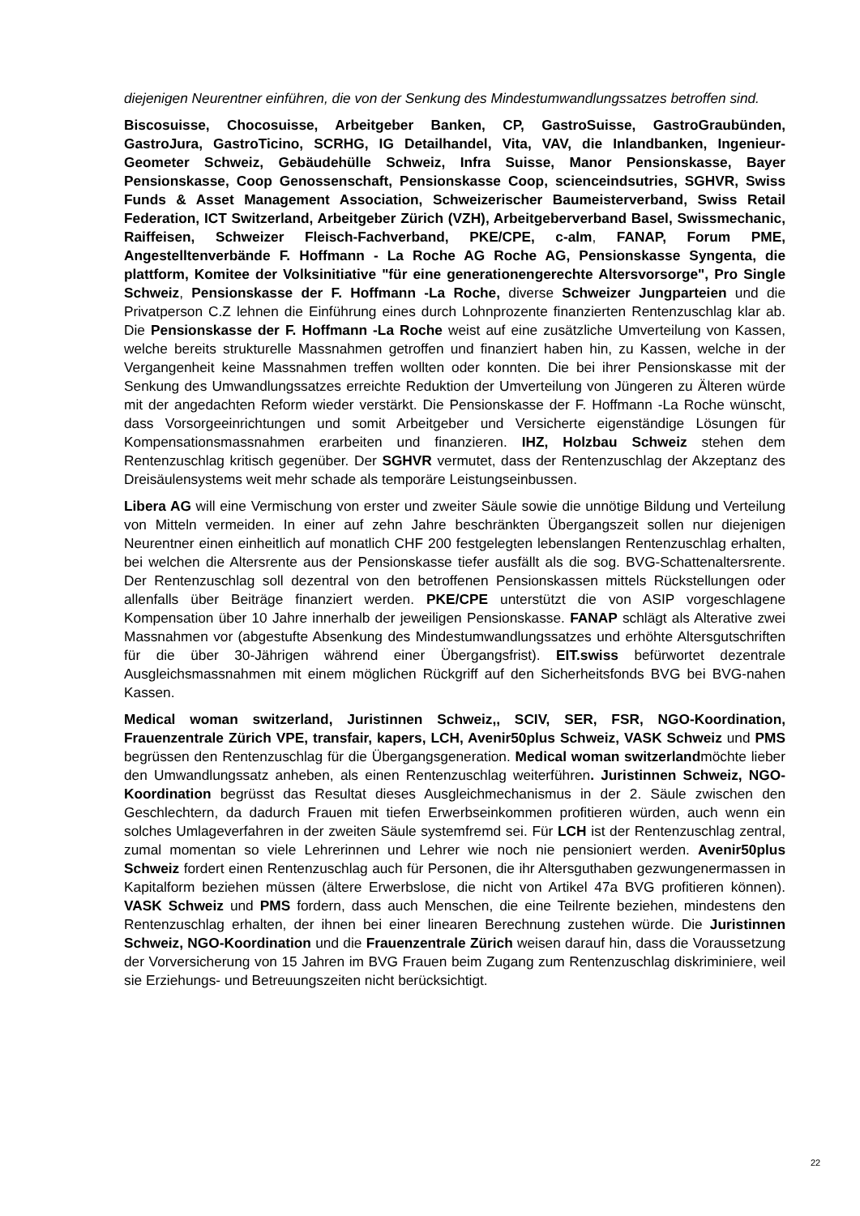diejenigen Neurentner einführen, die von der Senkung des Mindestumwandlungssatzes betroffen sind.
Biscosuisse, Chocosuisse, Arbeitgeber Banken, CP, GastroSuisse, GastroGraubünden, GastroJura, GastroTicino, SCRHG, IG Detailhandel, Vita, VAV, die Inlandbanken, Ingenieur-Geometer Schweiz, Gebäudehülle Schweiz, Infra Suisse, Manor Pensionskasse, Bayer Pensionskasse, Coop Genossenschaft, Pensionskasse Coop, scienceindsutries, SGHVR, Swiss Funds & Asset Management Association, Schweizerischer Baumeisterverband, Swiss Retail Federation, ICT Switzerland, Arbeitgeber Zürich (VZH), Arbeitgeberverband Basel, Swissmechanic, Raiffeisen, Schweizer Fleisch-Fachverband, PKE/CPE, c-alm, FANAP, Forum PME, Angestelltenverbände F. Hoffmann - La Roche AG Roche AG, Pensionskasse Syngenta, die plattform, Komitee der Volksinitiative "für eine generationengerechte Altersvorsorge", Pro Single Schweiz, Pensionskasse der F. Hoffmann -La Roche, diverse Schweizer Jungparteien und die Privatperson C.Z lehnen die Einführung eines durch Lohnprozente finanzierten Rentenzuschlag klar ab. Die Pensionskasse der F. Hoffmann -La Roche weist auf eine zusätzliche Umverteilung von Kassen, welche bereits strukturelle Massnahmen getroffen und finanziert haben hin, zu Kassen, welche in der Vergangenheit keine Massnahmen treffen wollten oder konnten. Die bei ihrer Pensionskasse mit der Senkung des Umwandlungssatzes erreichte Reduktion der Umverteilung von Jüngeren zu Älteren würde mit der angedachten Reform wieder verstärkt. Die Pensionskasse der F. Hoffmann -La Roche wünscht, dass Vorsorgeeinrichtungen und somit Arbeitgeber und Versicherte eigenständige Lösungen für Kompensationsmassnahmen erarbeiten und finanzieren. IHZ, Holzbau Schweiz stehen dem Rentenzuschlag kritisch gegenüber. Der SGHVR vermutet, dass der Rentenzuschlag der Akzeptanz des Dreisäulensystems weit mehr schade als temporäre Leistungseinbussen.
Libera AG will eine Vermischung von erster und zweiter Säule sowie die unnötige Bildung und Verteilung von Mitteln vermeiden. In einer auf zehn Jahre beschränkten Übergangszeit sollen nur diejenigen Neurentner einen einheitlich auf monatlich CHF 200 festgelegten lebenslangen Rentenzuschlag erhalten, bei welchen die Altersrente aus der Pensionskasse tiefer ausfällt als die sog. BVG-Schattenaltersrente. Der Rentenzuschlag soll dezentral von den betroffenen Pensionskassen mittels Rückstellungen oder allenfalls über Beiträge finanziert werden. PKE/CPE unterstützt die von ASIP vorgeschlagene Kompensation über 10 Jahre innerhalb der jeweiligen Pensionskasse. FANAP schlägt als Alterative zwei Massnahmen vor (abgestufte Absenkung des Mindestumwandlungssatzes und erhöhte Altersgutschriften für die über 30-Jährigen während einer Übergangsfrist). EIT.swiss befürwortet dezentrale Ausgleichsmassnahmen mit einem möglichen Rückgriff auf den Sicherheitsfonds BVG bei BVG-nahen Kassen.
Medical woman switzerland, Juristinnen Schweiz,, SCIV, SER, FSR, NGO-Koordination, Frauenzentrale Zürich VPE, transfair, kapers, LCH, Avenir50plus Schweiz, VASK Schweiz und PMS begrüssen den Rentenzuschlag für die Übergangsgeneration. Medical woman switzerlandmöchte lieber den Umwandlungssatz anheben, als einen Rentenzuschlag weiterführen. Juristinnen Schweiz, NGO-Koordination begrüsst das Resultat dieses Ausgleichmechanismus in der 2. Säule zwischen den Geschlechtern, da dadurch Frauen mit tiefen Erwerbseinkommen profitieren würden, auch wenn ein solches Umlageverfahren in der zweiten Säule systemfremd sei. Für LCH ist der Rentenzuschlag zentral, zumal momentan so viele Lehrerinnen und Lehrer wie noch nie pensioniert werden. Avenir50plus Schweiz fordert einen Rentenzuschlag auch für Personen, die ihr Altersguthaben gezwungenermassen in Kapitalform beziehen müssen (ältere Erwerbslose, die nicht von Artikel 47a BVG profitieren können). VASK Schweiz und PMS fordern, dass auch Menschen, die eine Teilrente beziehen, mindestens den Rentenzuschlag erhalten, der ihnen bei einer linearen Berechnung zustehen würde. Die Juristinnen Schweiz, NGO-Koordination und die Frauenzentrale Zürich weisen darauf hin, dass die Voraussetzung der Vorversicherung von 15 Jahren im BVG Frauen beim Zugang zum Rentenzuschlag diskriminiere, weil sie Erziehungs- und Betreuungszeiten nicht berücksichtigt.
22